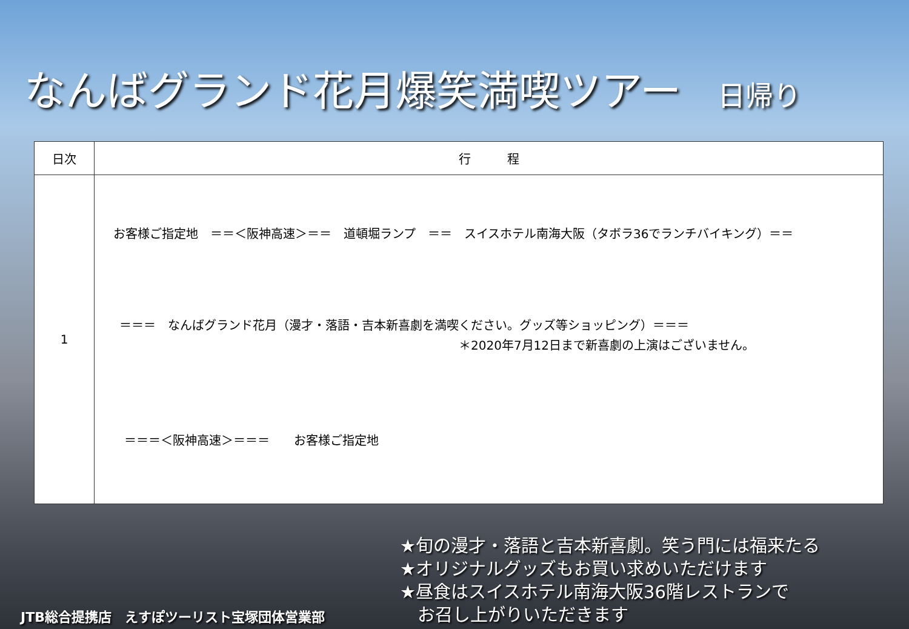なんばグランド花月爆笑満喫ツアー 日帰り
| 日次 | 行 程 |
| --- | --- |
| 1 | お客様ご指定地 ＝＝＜阪神高速＞＝＝ 道頓堀ランプ ＝＝ スイスホテル南海大阪（タボラ36でランチバイキング）＝＝ ＝＝＝ なんばグランド花月（漫才・落語・吉本新喜劇を満喫ください。グッズ等ショッピング）＝＝＝ ＊2020年7月12日まで新喜劇の上演はございません。 ＝＝＝＜阪神高速＞＝＝＝ お客様ご指定地 |
★旬の漫才・落語と吉本新喜劇。笑う門には福来たる
★オリジナルグッズもお買い求めいただけます
★昼食はスイスホテル南海大阪36階レストランで
　お召し上がりいただきます
JTB総合提携店　えすぽツーリスト宝塚団体営業部